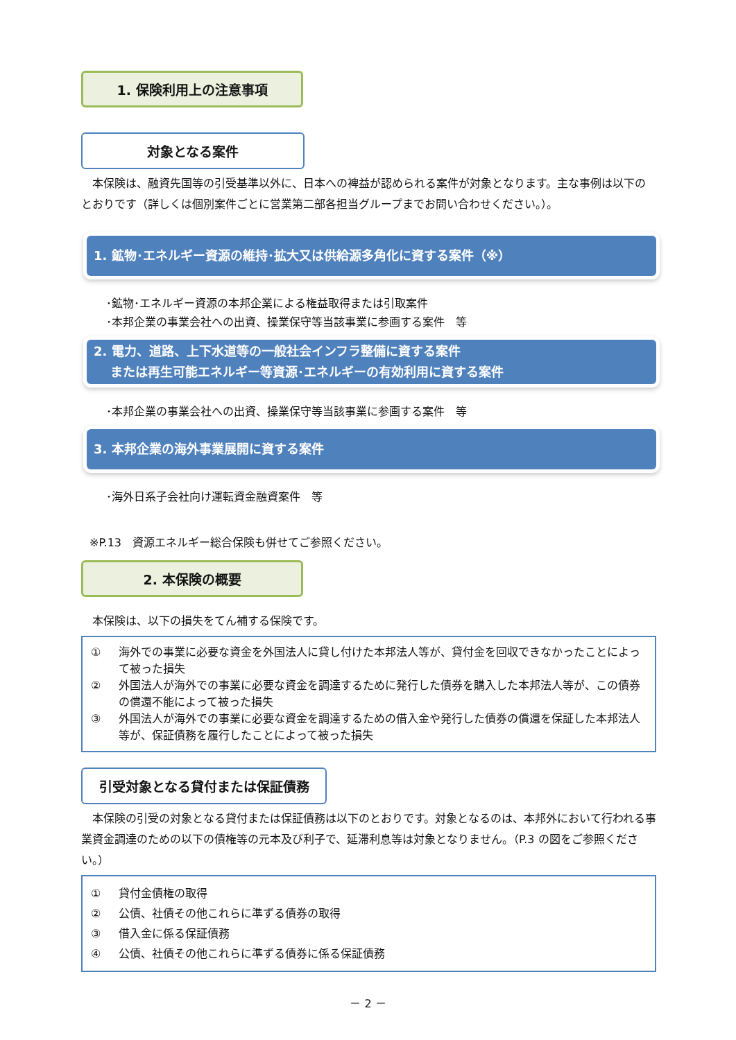1. 保険利用上の注意事項
対象となる案件
　本保険は、融資先国等の引受基準以外に、日本への裨益が認められる案件が対象となります。主な事例は以下のとおりです（詳しくは個別案件ごとに営業第二部各担当グループまでお問い合わせください。）。
1. 鉱物･エネルギー資源の維持･拡大又は供給源多角化に資する案件（※）
･鉱物･エネルギー資源の本邦企業による権益取得または引取案件
･本邦企業の事業会社への出資、操業保守等当該事業に参画する案件　等
2. 電力、道路、上下水道等の一般社会インフラ整備に資する案件
　 または再生可能エネルギー等資源･エネルギーの有効利用に資する案件
･本邦企業の事業会社への出資、操業保守等当該事業に参画する案件　等
3. 本邦企業の海外事業展開に資する案件
･海外日系子会社向け運転資金融資案件　等
※P.13　資源エネルギー総合保険も併せてご参照ください。
2. 本保険の概要
　本保険は、以下の損失をてん補する保険です。
① 海外での事業に必要な資金を外国法人に貸し付けた本邦法人等が、貸付金を回収できなかったことによって被った損失
② 外国法人が海外での事業に必要な資金を調達するために発行した債券を購入した本邦法人等が、この債券の償還不能によって被った損失
③ 外国法人が海外での事業に必要な資金を調達するための借入金や発行した債券の償還を保証した本邦法人等が、保証債務を履行したことによって被った損失
引受対象となる貸付または保証債務
　本保険の引受の対象となる貸付または保証債務は以下のとおりです。対象となるのは、本邦外において行われる事業資金調達のための以下の債権等の元本及び利子で、延滞利息等は対象となりません。（P.3 の図をご参照ください。）
① 貸付金債権の取得
② 公債、社債その他これらに準ずる債券の取得
③ 借入金に係る保証債務
④ 公債、社債その他これらに準ずる債券に係る保証債務
－ 2 －